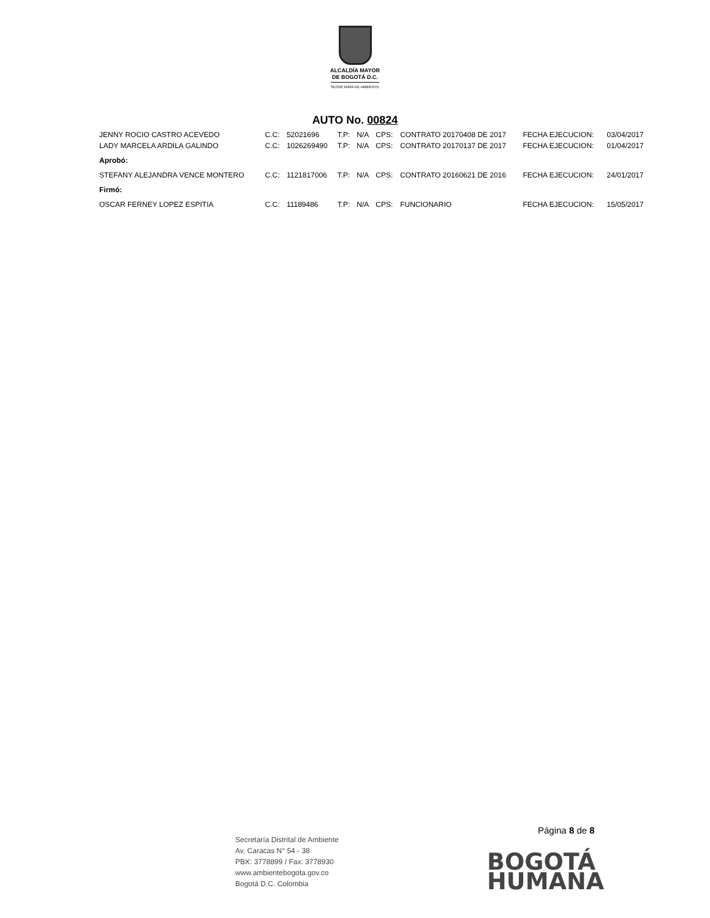ALCALDÍA MAYOR
DE BOGOTÁ D.C.
SECRETARÍA DE AMBIENTE
AUTO No. 00824
| JENNY ROCIO CASTRO ACEVEDO | C.C: | 52021696 | T.P: | N/A | CPS: | CONTRATO 20170408 DE 2017 | FECHA EJECUCION: | 03/04/2017 |
| LADY MARCELA ARDILA GALINDO | C.C: | 1026269490 | T.P: | N/A | CPS: | CONTRATO 20170137 DE 2017 | FECHA EJECUCION: | 01/04/2017 |
| Aprobó: | | | | | | | | |
| STEFANY ALEJANDRA VENCE MONTERO | C.C: | 1121817006 | T.P: | N/A | CPS: | CONTRATO 20160621 DE 2016 | FECHA EJECUCION: | 24/01/2017 |
| Firmó: | | | | | | | | |
| OSCAR FERNEY LOPEZ ESPITIA | C.C: | 11189486 | T.P: | N/A | CPS: | FUNCIONARIO | FECHA EJECUCION: | 15/05/2017 |
Página 8 de 8
Secretaría Distrital de Ambiente
Av. Caracas N° 54 - 38
PBX: 3778899 / Fax: 3778930
www.ambientebogota.gov.co
Bogotá D.C. Colombia
BOGOTÁ
HUMANA